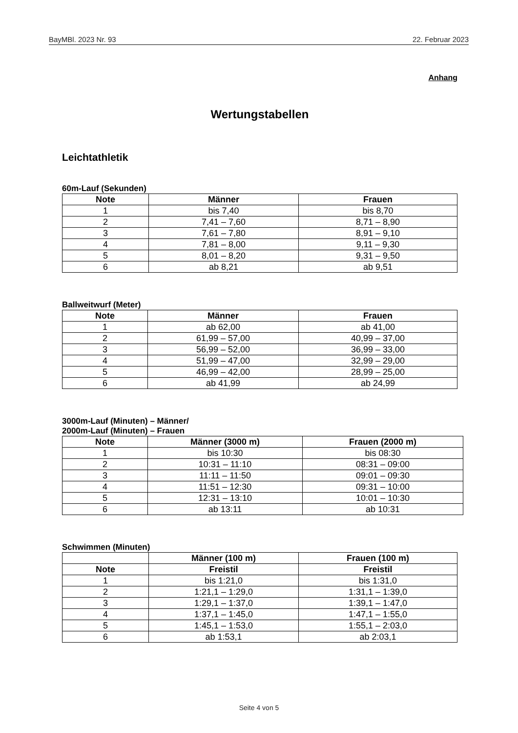BayMBl. 2023 Nr. 93 22. Februar 2023
Anhang
Wertungstabellen
Leichtathletik
60m-Lauf (Sekunden)
| Note | Männer | Frauen |
| --- | --- | --- |
| 1 | bis 7,40 | bis 8,70 |
| 2 | 7,41 – 7,60 | 8,71 – 8,90 |
| 3 | 7,61 – 7,80 | 8,91 – 9,10 |
| 4 | 7,81 – 8,00 | 9,11 – 9,30 |
| 5 | 8,01 – 8,20 | 9,31 – 9,50 |
| 6 | ab 8,21 | ab 9,51 |
Ballweitwurf (Meter)
| Note | Männer | Frauen |
| --- | --- | --- |
| 1 | ab 62,00 | ab 41,00 |
| 2 | 61,99 – 57,00 | 40,99 – 37,00 |
| 3 | 56,99 – 52,00 | 36,99 – 33,00 |
| 4 | 51,99 – 47,00 | 32,99 – 29,00 |
| 5 | 46,99 – 42,00 | 28,99 – 25,00 |
| 6 | ab 41,99 | ab 24,99 |
3000m-Lauf (Minuten) – Männer/
2000m-Lauf (Minuten) – Frauen
| Note | Männer (3000 m) | Frauen (2000 m) |
| --- | --- | --- |
| 1 | bis 10:30 | bis 08:30 |
| 2 | 10:31 – 11:10 | 08:31 – 09:00 |
| 3 | 11:11 – 11:50 | 09:01 – 09:30 |
| 4 | 11:51 – 12:30 | 09:31 – 10:00 |
| 5 | 12:31 – 13:10 | 10:01 – 10:30 |
| 6 | ab 13:11 | ab 10:31 |
Schwimmen (Minuten)
| | Männer (100 m) | Frauen (100 m) |
| --- | --- | --- |
| Note | Freistil | Freistil |
| 1 | bis 1:21,0 | bis 1:31,0 |
| 2 | 1:21,1 – 1:29,0 | 1:31,1 – 1:39,0 |
| 3 | 1:29,1 – 1:37,0 | 1:39,1 – 1:47,0 |
| 4 | 1:37,1 – 1:45,0 | 1:47,1 – 1:55,0 |
| 5 | 1:45,1 – 1:53,0 | 1:55,1 – 2:03,0 |
| 6 | ab 1:53,1 | ab 2:03,1 |
Seite 4 von 5